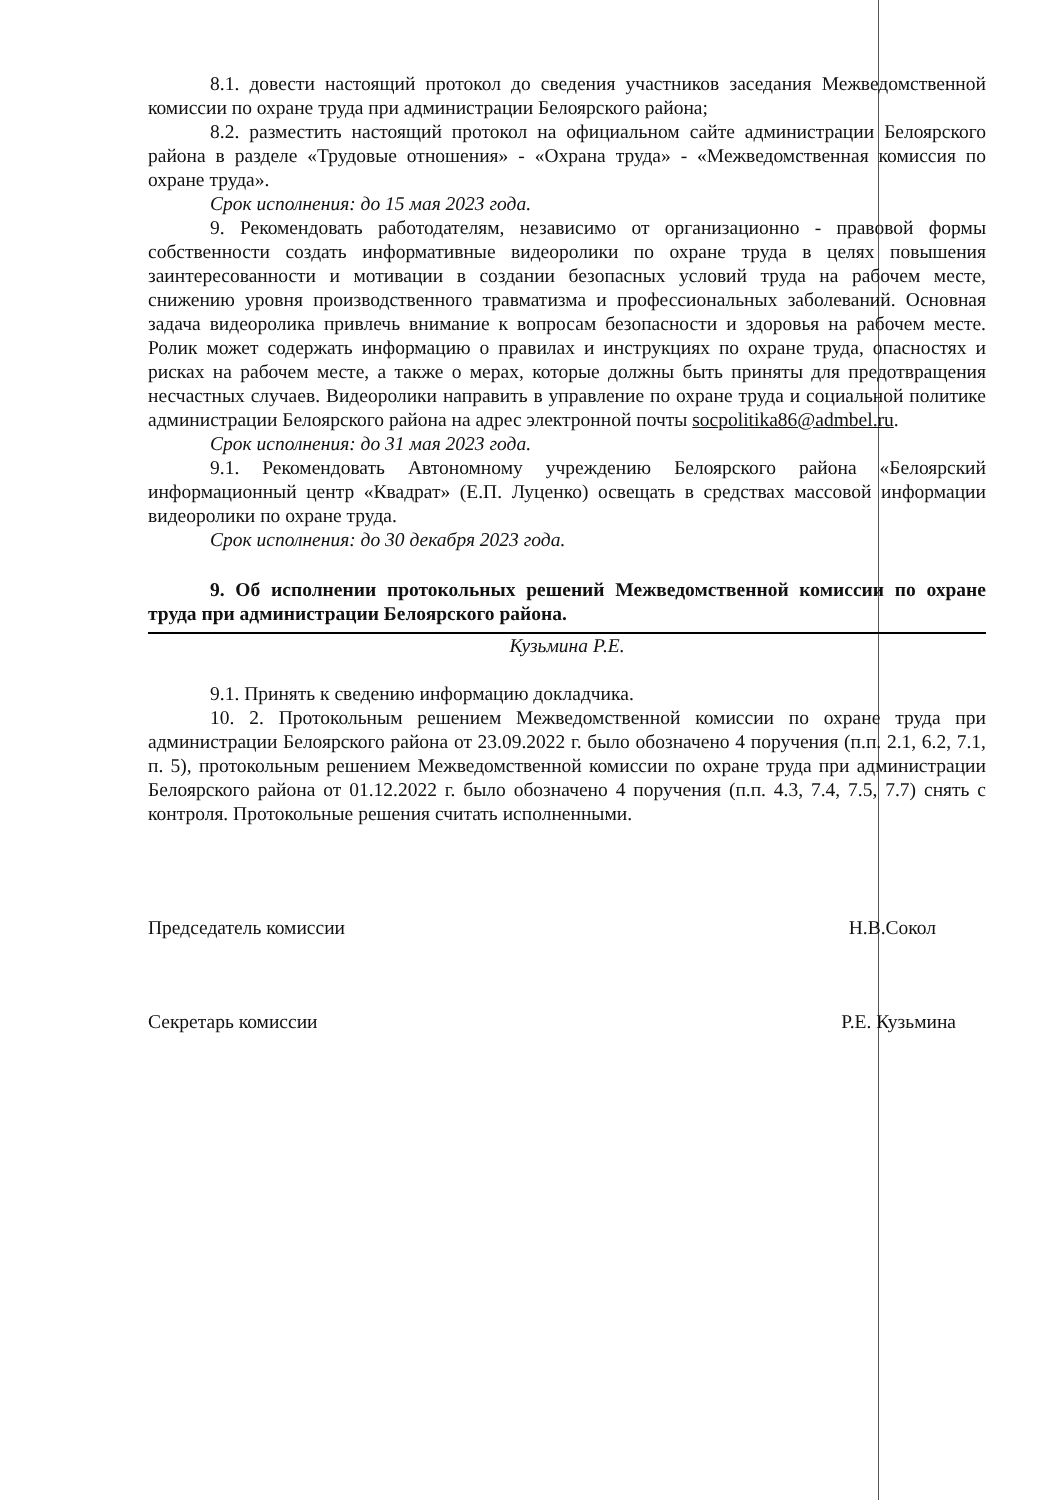8.1. довести настоящий протокол до сведения участников заседания Межведомственной комиссии по охране труда при администрации Белоярского района;
8.2. разместить настоящий протокол на официальном сайте администрации Белоярского района в разделе «Трудовые отношения» - «Охрана труда» - «Межведомственная комиссия по охране труда».
Срок исполнения: до 15 мая 2023 года.
9. Рекомендовать работодателям, независимо от организационно - правовой формы собственности создать информативные видеоролики по охране труда в целях повышения заинтересованности и мотивации в создании безопасных условий труда на рабочем месте, снижению уровня производственного травматизма и профессиональных заболеваний. Основная задача видеоролика привлечь внимание к вопросам безопасности и здоровья на рабочем месте. Ролик может содержать информацию о правилах и инструкциях по охране труда, опасностях и рисках на рабочем месте, а также о мерах, которые должны быть приняты для предотвращения несчастных случаев. Видеоролики направить в управление по охране труда и социальной политике администрации Белоярского района на адрес электронной почты socpolitika86@admbel.ru.
Срок исполнения: до 31 мая 2023 года.
9.1. Рекомендовать Автономному учреждению Белоярского района «Белоярский информационный центр «Квадрат» (Е.П. Луценко) освещать в средствах массовой информации видеоролики по охране труда.
Срок исполнения: до 30 декабря 2023 года.
9. Об исполнении протокольных решений Межведомственной комиссии по охране труда при администрации Белоярского района.
Кузьмина Р.Е.
9.1. Принять к сведению информацию докладчика.
10. 2. Протокольным решением Межведомственной комиссии по охране труда при администрации Белоярского района от 23.09.2022 г. было обозначено 4 поручения (п.п. 2.1, 6.2, 7.1, п. 5), протокольным решением Межведомственной комиссии по охране труда при администрации Белоярского района от 01.12.2022 г. было обозначено 4 поручения (п.п. 4.3, 7.4, 7.5, 7.7) снять с контроля. Протокольные решения считать исполненными.
Председатель комиссии Н.В.Сокол
Секретарь комиссии Р.Е. Кузьмина